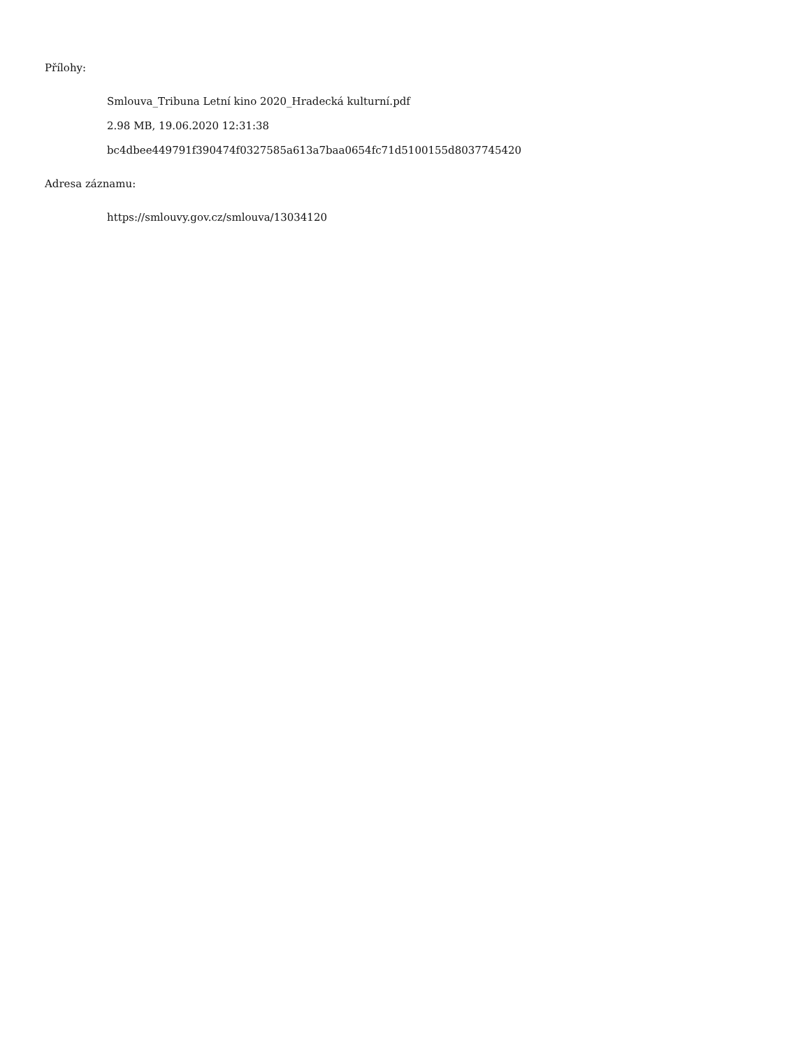Přílohy:
Smlouva_Tribuna Letní kino 2020_Hradecká kulturní.pdf
2.98 MB, 19.06.2020 12:31:38
bc4dbee449791f390474f0327585a613a7baa0654fc71d5100155d8037745420
Adresa záznamu:
https://smlouvy.gov.cz/smlouva/13034120